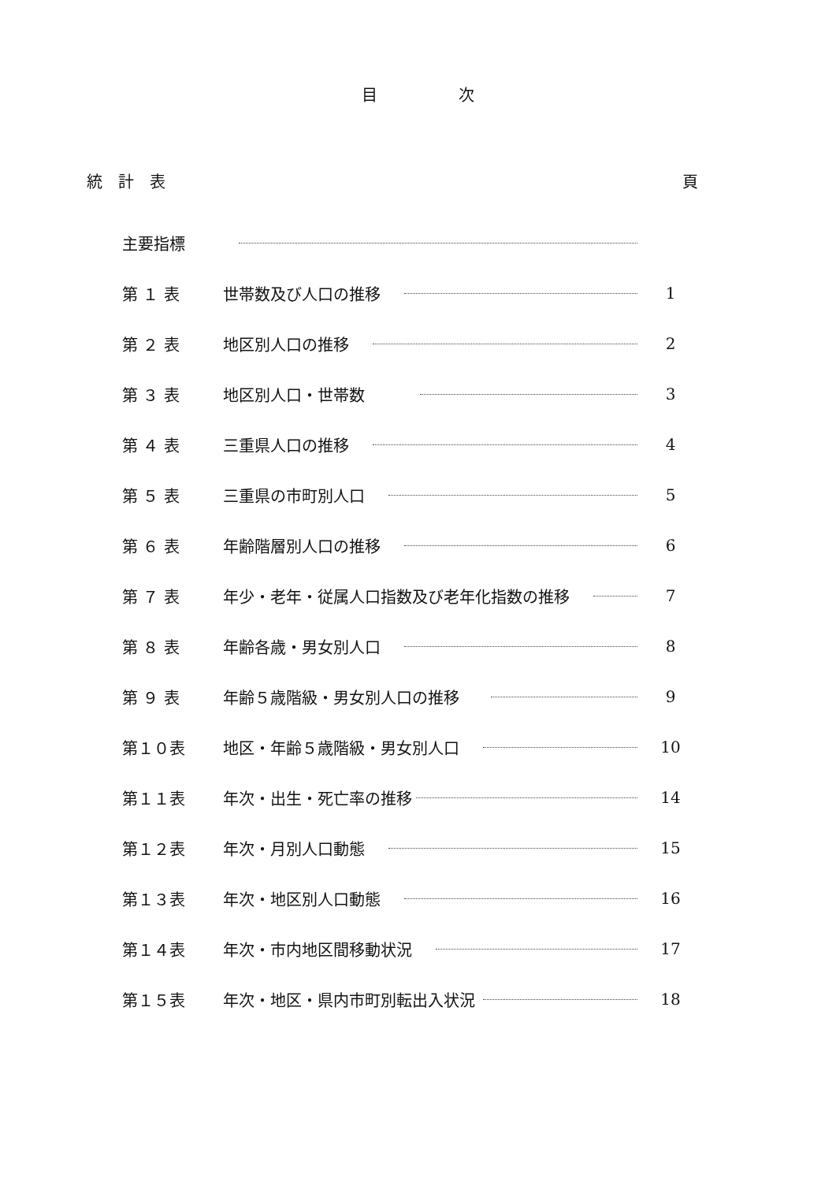目 次
統　計　表 頁
主要指標
第 １ 表 世帯数及び人口の推移 1
第 ２ 表 地区別人口の推移 2
第 ３ 表 地区別人口・世帯数 3
第 ４ 表 三重県人口の推移 4
第 ５ 表 三重県の市町別人口 5
第 ６ 表 年齢階層別人口の推移 6
第 ７ 表 年少・老年・従属人口指数及び老年化指数の推移 7
第 ８ 表 年齢各歳・男女別人口 8
第 ９ 表 年齢５歳階級・男女別人口の推移 9
第１０表 地区・年齢５歳階級・男女別人口 10
第１１表 年次・出生・死亡率の推移 14
第１２表 年次・月別人口動態 15
第１３表 年次・地区別人口動態 16
第１４表 年次・市内地区間移動状況 17
第１５表 年次・地区・県内市町別転出入状況 18